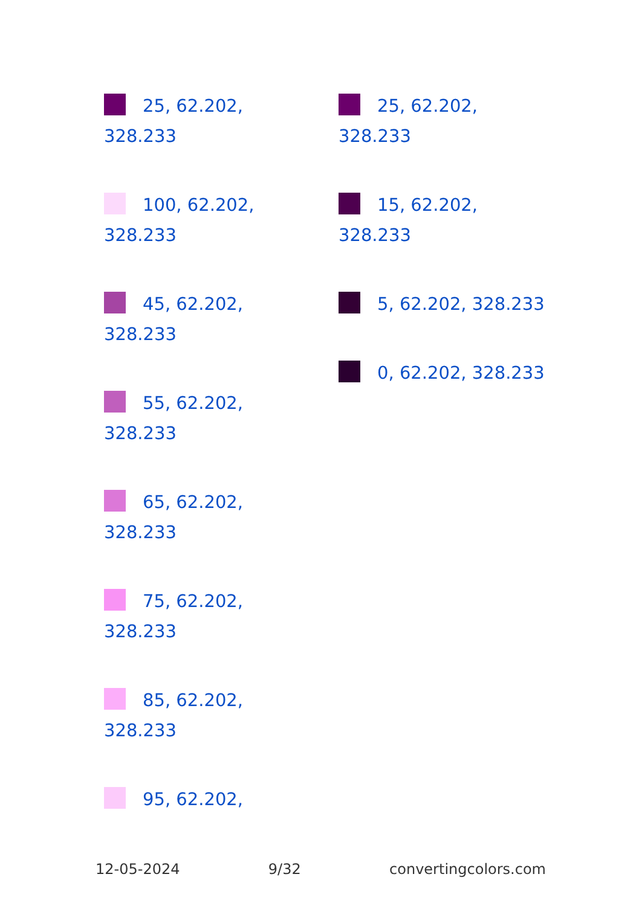25, 62.202, 328.233
100, 62.202, 328.233
45, 62.202, 328.233
55, 62.202, 328.233
65, 62.202, 328.233
75, 62.202, 328.233
85, 62.202, 328.233
95, 62.202,
25, 62.202, 328.233
15, 62.202, 328.233
5, 62.202, 328.233
0, 62.202, 328.233
12-05-2024 9/32 convertingcolors.com